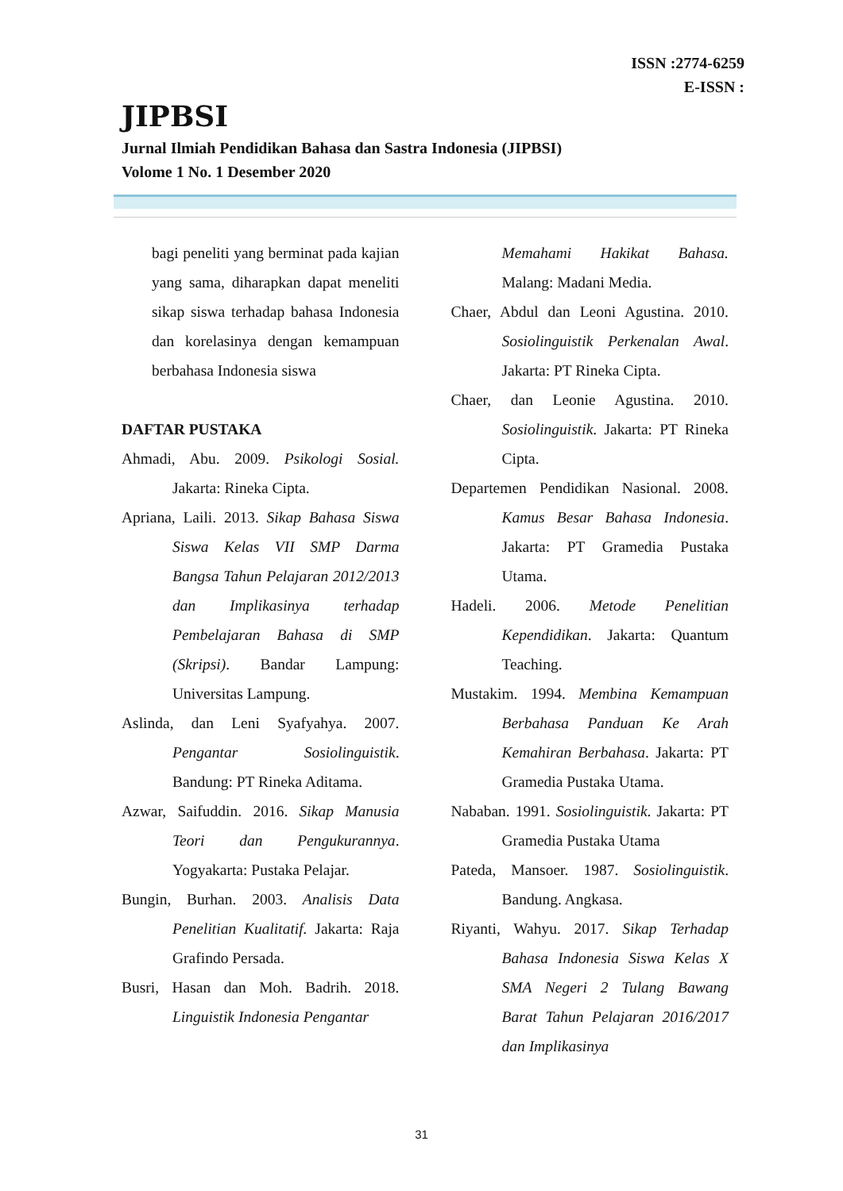ISSN :2774-6259
E-ISSN :
JIPBSI
Jurnal Ilmiah Pendidikan Bahasa dan Sastra Indonesia (JIPBSI)
Volome 1 No. 1 Desember 2020
bagi peneliti yang berminat pada kajian yang sama, diharapkan dapat meneliti sikap siswa terhadap bahasa Indonesia dan korelasinya dengan kemampuan berbahasa Indonesia siswa
DAFTAR PUSTAKA
Ahmadi, Abu. 2009. Psikologi Sosial. Jakarta: Rineka Cipta.
Apriana, Laili. 2013. Sikap Bahasa Siswa Siswa Kelas VII SMP Darma Bangsa Tahun Pelajaran 2012/2013 dan Implikasinya terhadap Pembelajaran Bahasa di SMP (Skripsi). Bandar Lampung: Universitas Lampung.
Aslinda, dan Leni Syafyahya. 2007. Pengantar Sosiolinguistik. Bandung: PT Rineka Aditama.
Azwar, Saifuddin. 2016. Sikap Manusia Teori dan Pengukurannya. Yogyakarta: Pustaka Pelajar.
Bungin, Burhan. 2003. Analisis Data Penelitian Kualitatif. Jakarta: Raja Grafindo Persada.
Busri, Hasan dan Moh. Badrih. 2018. Linguistik Indonesia Pengantar
Memahami Hakikat Bahasa. Malang: Madani Media.
Chaer, Abdul dan Leoni Agustina. 2010. Sosiolinguistik Perkenalan Awal. Jakarta: PT Rineka Cipta.
Chaer, dan Leonie Agustina. 2010. Sosiolinguistik. Jakarta: PT Rineka Cipta.
Departemen Pendidikan Nasional. 2008. Kamus Besar Bahasa Indonesia. Jakarta: PT Gramedia Pustaka Utama.
Hadeli. 2006. Metode Penelitian Kependidikan. Jakarta: Quantum Teaching.
Mustakim. 1994. Membina Kemampuan Berbahasa Panduan Ke Arah Kemahiran Berbahasa. Jakarta: PT Gramedia Pustaka Utama.
Nababan. 1991. Sosiolinguistik. Jakarta: PT Gramedia Pustaka Utama
Pateda, Mansoer. 1987. Sosiolinguistik. Bandung. Angkasa.
Riyanti, Wahyu. 2017. Sikap Terhadap Bahasa Indonesia Siswa Kelas X SMA Negeri 2 Tulang Bawang Barat Tahun Pelajaran 2016/2017 dan Implikasinya
31